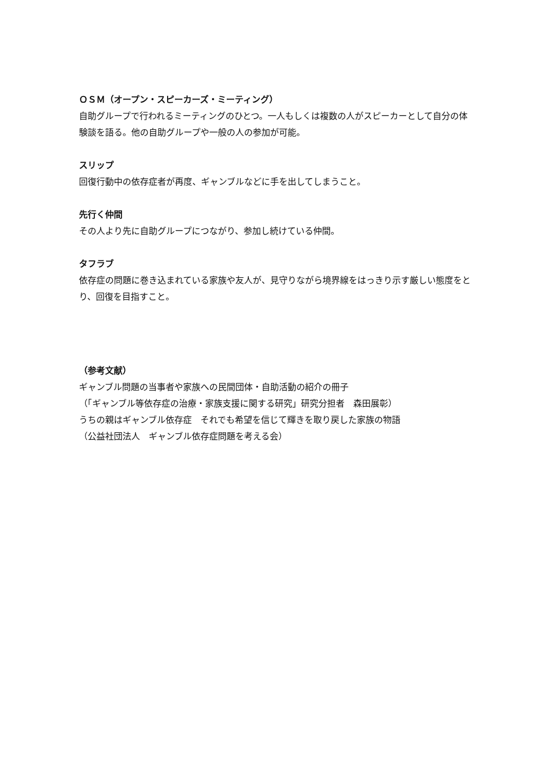ＯＳＭ（オープン・スピーカーズ・ミーティング）
自助グループで行われるミーティングのひとつ。一人もしくは複数の人がスピーカーとして自分の体験談を語る。他の自助グループや一般の人の参加が可能。
スリップ
回復行動中の依存症者が再度、ギャンブルなどに手を出してしまうこと。
先行く仲間
その人より先に自助グループにつながり、参加し続けている仲間。
タフラブ
依存症の問題に巻き込まれている家族や友人が、見守りながら境界線をはっきり示す厳しい態度をとり、回復を目指すこと。
（参考文献）
ギャンブル問題の当事者や家族への民間団体・自助活動の紹介の冊子
（「ギャンブル等依存症の治療・家族支援に関する研究」研究分担者　森田展彰）
うちの親はギャンブル依存症　それでも希望を信じて輝きを取り戻した家族の物語
（公益社団法人　ギャンブル依存症問題を考える会）